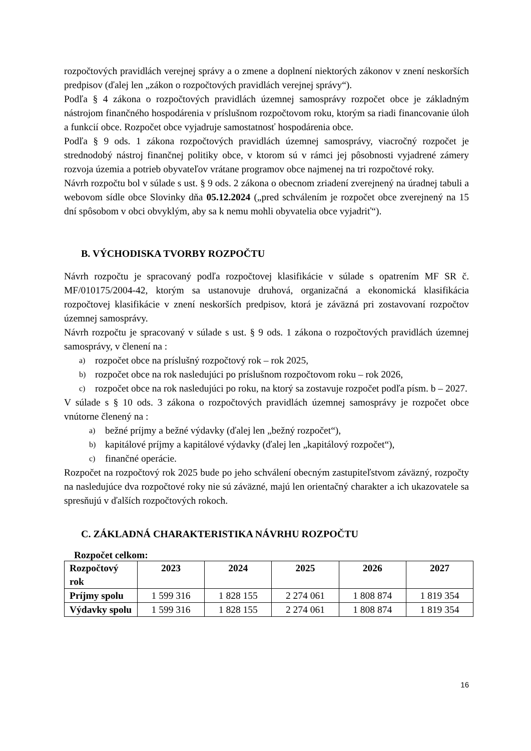rozpočtových pravidlách verejnej správy a o zmene a doplnení niektorých zákonov v znení neskorších predpisov (ďalej len „zákon o rozpočtových pravidlách verejnej správy“).
Podľa § 4 zákona o rozpočtových pravidlách územnej samosprávy rozpočet obce je základným nástrojom finančného hospodárenia v príslušnom rozpočtovom roku, ktorým sa riadi financovanie úloh a funkcií obce. Rozpočet obce vyjadruje samostatnosť hospodárenia obce.
Podľa § 9 ods. 1 zákona rozpočtových pravidlách územnej samosprávy, viacročný rozpočet je strednodobý nástroj finančnej politiky obce, v ktorom sú v rámci jej pôsobnosti vyjadrené zámery rozvoja územia a potrieb obyvateľov vrátane programov obce najmenej na tri rozpočtové roky.
Návrh rozpočtu bol v súlade s ust. § 9 ods. 2 zákona o obecnom zriadení zverejnený na úradnej tabuli a webovom sídle obce Slovinky dňa 05.12.2024 („pred schválením je rozpočet obce zverejnený na 15 dní spôsobom v obci obvyklým, aby sa k nemu mohli obyvatelia obce vyjadriť“).
B. VÝCHODISKA TVORBY ROZPOČTU
Návrh rozpočtu je spracovaný podľa rozpočtovej klasifikácie v súlade s opatrením MF SR č. MF/010175/2004-42, ktorým sa ustanovuje druhová, organizačná a ekonomická klasifikácia rozpočtovej klasifikácie v znení neskorších predpisov, ktorá je záväzná pri zostavovaní rozpočtov územnej samosprávy.
Návrh rozpočtu je spracovaný v súlade s ust. § 9 ods. 1 zákona o rozpočtových pravidlách územnej samosprávy, v členení na :
a) rozpočet obce na príslušný rozpočtový rok – rok 2025,
b) rozpočet obce na rok nasledujúci po príslušnom rozpočtovom roku – rok 2026,
c) rozpočet obce na rok nasledujúci po roku, na ktorý sa zostavuje rozpočet podľa písm. b – 2027.
V súlade s § 10 ods. 3 zákona o rozpočtových pravidlách územnej samosprávy je rozpočet obce vnútorne členený na :
a) bežné príjmy a bežné výdavky (ďalej len „bežný rozpočet“),
b) kapitálové príjmy a kapitálové výdavky (ďalej len „kapitálový rozpočet“),
c) finančné operácie.
Rozpočet na rozpočtový rok 2025 bude po jeho schválení obecným zastupiteľstvom záväzný, rozpočty na nasledujúce dva rozpočtové roky nie sú záväzné, majú len orientačný charakter a ich ukazovatele sa spresňujú v ďalších rozpočtových rokoch.
C. ZÁKLADNÁ CHARAKTERISTIKA NÁVRHU ROZPOČTU
Rozpočet celkom:
| Rozpočtový rok | 2023 | 2024 | 2025 | 2026 | 2027 |
| --- | --- | --- | --- | --- | --- |
| Príjmy spolu | 1 599 316 | 1 828 155 | 2 274 061 | 1 808 874 | 1 819 354 |
| Výdavky spolu | 1 599 316 | 1 828 155 | 2 274 061 | 1 808 874 | 1 819 354 |
16